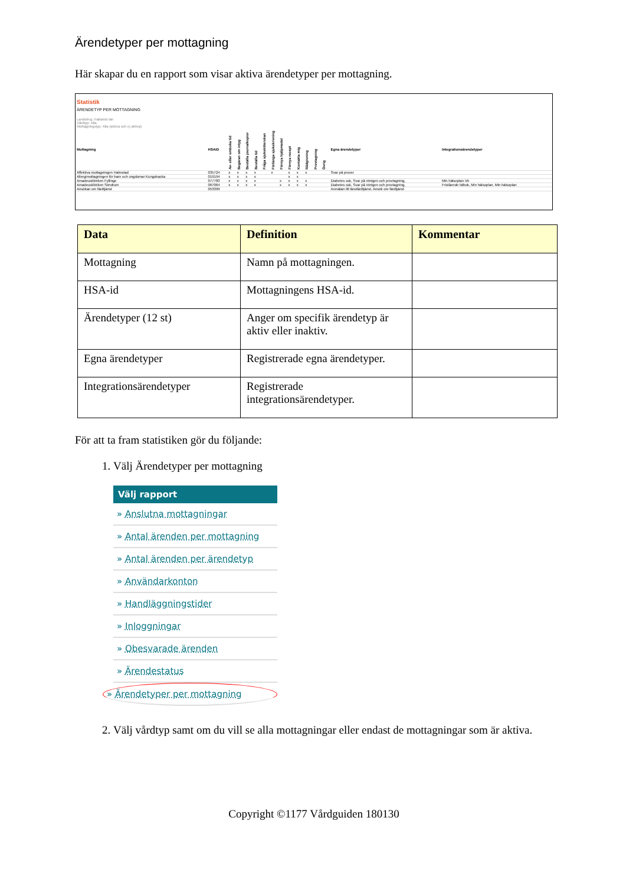Ärendetyper per mottagning
Här skapar du en rapport som visar aktiva ärendetyper per mottagning.
Statistik
ÄRENDETYP PER MOTTAGNING
Landsting: Hallands län
Vårdtyp: Alla
Mottagningstyp: Alla (aktiva och ej aktiva)
| Mottagning | HSAID | Av- eller omboka tid | Begäran om intyg | Beställa journalkopior | Beställa tid | Fråga sjuksköterskan | Förlänga sjukskrivning | Förnya hjälpmedel | Förnya recept | Kontakta mig | Rådgivning | Provtagning | Övrig | Egna ärendetyper | Integrationsärendetyper |
| --- | --- | --- | --- | --- | --- | --- | --- | --- | --- | --- | --- | --- | --- | --- | --- |
| Affektiva mottagningen Halmstad | 035724 | x | x | x | x | | x | | x | x | x | | | Svar på prover | |
| Allergimottagningen för barn och ungdomar Kungsbacka | 019194 | x | x | x | x | | | | x | x | | | | | |
| Amadeuskliniken Fyllinge | 077783 | x | x | x | x | | | x | x | x | x | | | Diabetes ssk, Svar på röntgen och provtagning, | Min hälsoplan VA |
| Amadeuskliniken Söndrum | 067064 | x | x | x | x | | | x | x | x | x | | | Diabetes ssk, Svar på röntgen och provtagning, | Fristående tidbok, Min hälsoplan, Min hälsoplan |
| Ansökan om färdtjänst | 053399 | | | | | | | | | | | | | Anmälan till länsfärdtjänst, Ansök om färdtjänst | |
| Data | Definition | Kommentar |
| --- | --- | --- |
| Mottagning | Namn på mottagningen. | |
| HSA-id | Mottagningens HSA-id. | |
| Ärendetyper (12 st) | Anger om specifik ärendetyp är aktiv eller inaktiv. | |
| Egna ärendetyper | Registrerade egna ärendetyper. | |
| Integrationsärendetyper | Registrerade integrationsärendetyper. | |
För att ta fram statistiken gör du följande:
1. Välj Ärendetyper per mottagning
Välj rapport
» Anslutna mottagningar
» Antal ärenden per mottagning
» Antal ärenden per ärendetyp
» Användarkonton
» Handläggningstider
» Inloggningar
» Obesvarade ärenden
» Ärendestatus
» Ärendetyper per mottagning
2. Välj vårdtyp samt om du vill se alla mottagningar eller endast de mottagningar som är aktiva.
Copyright ©1177 Vårdguiden 180130